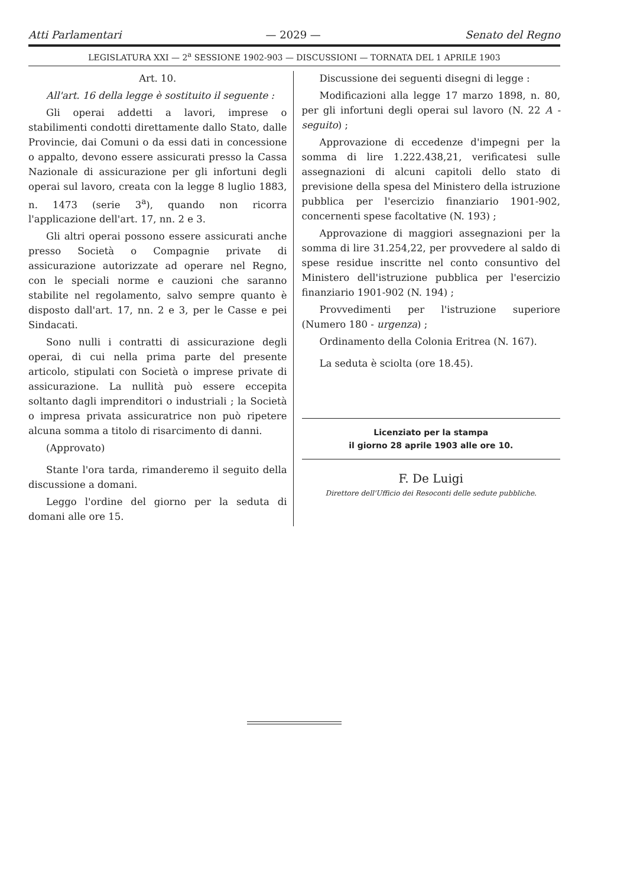Atti Parlamentari — 2029 — Senato del Regno
LEGISLATURA XXI — 2<sup>a</sup> SESSIONE 1902-903 — DISCUSSIONI — TORNATA DEL 1 APRILE 1903
Art. 10.
All'art. 16 della legge è sostituito il seguente :
Gli operai addetti a lavori, imprese o stabilimenti condotti direttamente dallo Stato, dalle Provincie, dai Comuni o da essi dati in concessione o appalto, devono essere assicurati presso la Cassa Nazionale di assicurazione per gli infortuni degli operai sul lavoro, creata con la legge 8 luglio 1883, n. 1473 (serie 3<sup>a</sup>), quando non ricorra l'applicazione dell'art. 17, nn. 2 e 3.
Gli altri operai possono essere assicurati anche presso Società o Compagnie private di assicurazione autorizzate ad operare nel Regno, con le speciali norme e cauzioni che saranno stabilite nel regolamento, salvo sempre quanto è disposto dall'art. 17, nn. 2 e 3, per le Casse e pei Sindacati.
Sono nulli i contratti di assicurazione degli operai, di cui nella prima parte del presente articolo, stipulati con Società o imprese private di assicurazione. La nullità può essere eccepita soltanto dagli imprenditori o industriali ; la Società o impresa privata assicuratrice non può ripetere alcuna somma a titolo di risarcimento di danni.
(Approvato)
Stante l'ora tarda, rimanderemo il seguito della discussione a domani.
Leggo l'ordine del giorno per la seduta di domani alle ore 15.
Discussione dei seguenti disegni di legge :
Modificazioni alla legge 17 marzo 1898, n. 80, per gli infortuni degli operai sul lavoro (N. 22 A - seguito) ;
Approvazione di eccedenze d'impegni per la somma di lire 1.222.438,21, verificatesi sulle assegnazioni di alcuni capitoli dello stato di previsione della spesa del Ministero della istruzione pubblica per l'esercizio finanziario 1901-902, concernenti spese facoltative (N. 193) ;
Approvazione di maggiori assegnazioni per la somma di lire 31.254,22, per provvedere al saldo di spese residue inscritte nel conto consuntivo del Ministero dell'istruzione pubblica per l'esercizio finanziario 1901-902 (N. 194) ;
Provvedimenti per l'istruzione superiore (Numero 180 - urgenza) ;
Ordinamento della Colonia Eritrea (N. 167).
La seduta è sciolta (ore 18.45).
Licenziato per la stampa
il giorno 28 aprile 1903 alle ore 10.
F. De Luigi
Direttore dell'Ufficio dei Resoconti delle sedute pubbliche.